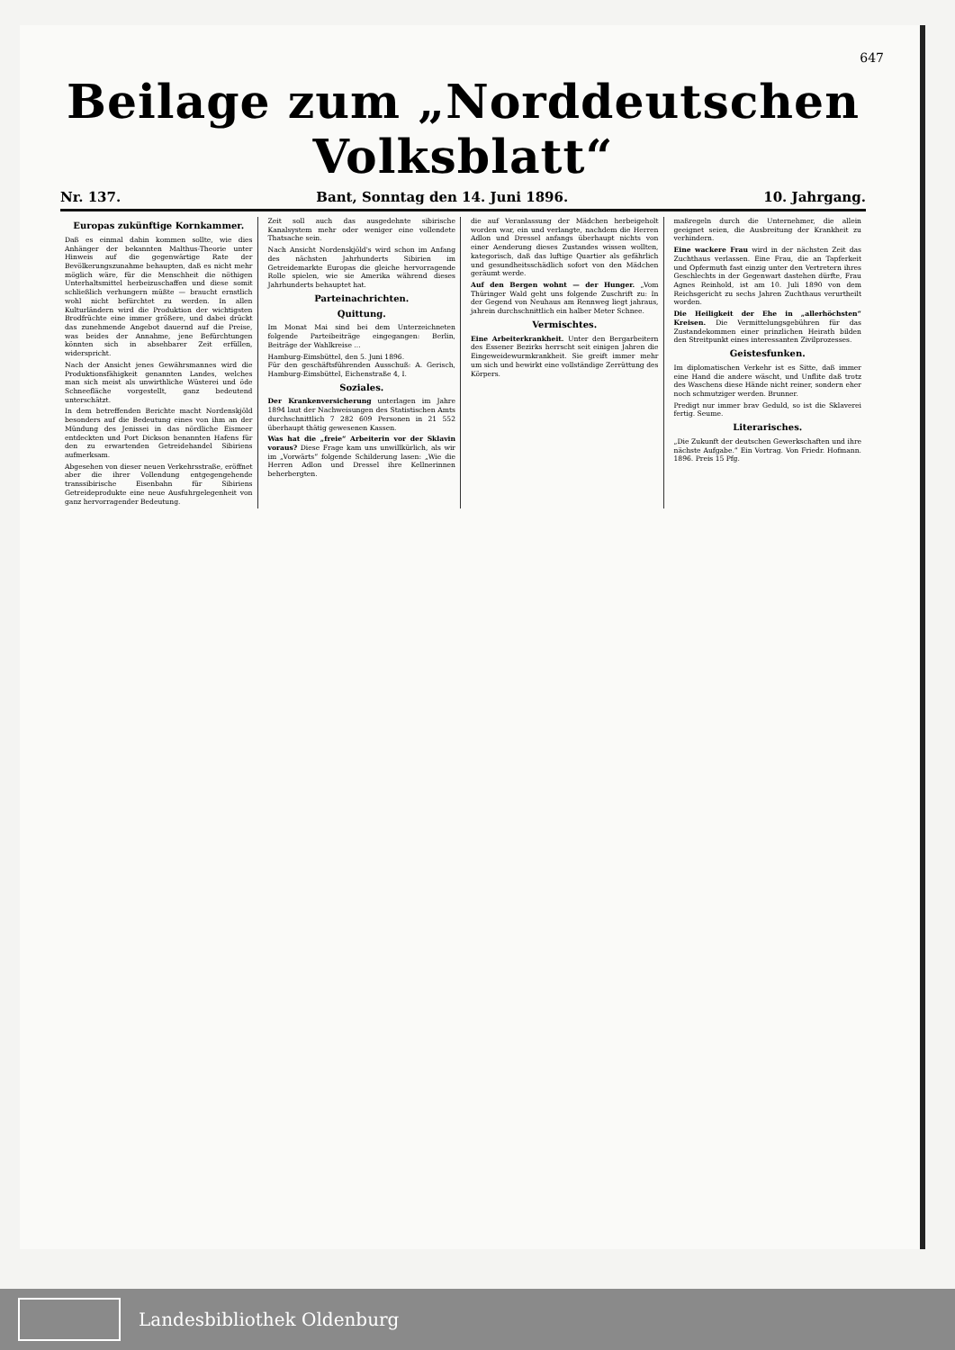647
Beilage zum „Norddeutschen Volksblatt“
Nr. 137. Bant, Sonntag den 14. Juni 1896. 10. Jahrgang.
Europas zukünftige Kornkammer.
Daß es einmal dahin kommen sollte, wie dies Anhänger der bekannten Malthus-Theorie unter Hinweis auf die gegenwärtige Rate der Bevölkerungszunahme behaupten, daß es nicht mehr möglich wäre, für die Menschheit die nöthigen Unterhaltsmittel herbeizuschaffen und diese somit schließlich verhungern müßte — braucht ernstlich wohl nicht befürchtet zu werden. In allen Kulturländern wird die Produktion der wichtigsten Brodfrüchte eine immer größere, und dabei drückt das zunehmende Angebot dauernd auf die Preise, was beides der Annahme, jene Befürchtungen könnten sich in absehbarer Zeit erfüllen, widerspricht.
Nach der Ansicht jenes Gewährsmannes wird die Produktionsfähigkeit genannten Landes, welches man sich meist als unwirthliche Wüsterei und öde Schneefläche vorgestellt, ganz bedeutend unterschätzt.
In dem betreffenden Berichte macht Nordenskjöld besonders auf die Bedeutung eines von ihm an der Mündung des Jenissei in das nördliche Eismeer entdeckten und Port Dickson benannten Hafens für den zu erwartenden Getreidehandel Sibiriens aufmerksam.
Abgesehen von dieser neuen Verkehrsstraße, eröffnet aber die ihrer Vollendung entgegengehende transsibirische Eisenbahn für Sibiriens Getreideprodukte eine neue Ausfuhrgelegenheit von ganz hervorragender Bedeutung.
Zeit soll auch das ausgedehnte sibirische Kanalsystem mehr oder weniger eine vollendete Thatsache sein.
Nach Ansicht Nordenskjöld's wird schon im Anfang des nächsten Jahrhunderts Sibirien im Getreidemarkte Europas die gleiche hervorragende Rolle spielen, wie sie Amerika während dieses Jahrhunderts behauptet hat.
Parteinachrichten.
Quittung.
Im Monat Mai sind bei dem Unterzeichneten folgende Parteibeiträge eingegangen: Berlin, Beiträge der Wahlkreise ...
Hamburg-Eimsbüttel, den 5. Juni 1896.
Für den geschäftsführenden Ausschuß: A. Gerisch, Hamburg-Eimsbüttel, Eichenstraße 4, I.
Soziales.
Der Krankenversicherung unterlagen im Jahre 1894 laut der Nachweisungen des Statistischen Amts durchschnittlich 7 282 609 Personen in 21 552 überhaupt thätig gewesenen Kassen.
Was hat die „freie“ Arbeiterin vor der Sklavin voraus? Diese Frage kam uns unwillkürlich, als wir im „Vorwärts“ folgende Schilderung lasen: „Wie die Herren Adlon und Dressel ihre Kellnerinnen beherbergten.
die auf Veranlassung der Mädchen herbeigeholt worden war, ein und verlangte, nachdem die Herren Adlon und Dressel anfangs überhaupt nichts von einer Aenderung dieses Zustandes wissen wollten, kategorisch, daß das luftige Quartier als gefährlich und gesundheitsschädlich sofort von den Mädchen geräumt werde.
Auf den Bergen wohnt — der Hunger. „Vom Thüringer Wald geht uns folgende Zuschrift zu: In der Gegend von Neuhaus am Rennweg liegt jahraus, jahrein durchschnittlich ein halber Meter Schnee.
Vermischtes.
Eine Arbeiterkrankheit. Unter den Bergarbeitern des Essener Bezirks herrscht seit einigen Jahren die Eingeweidewurmkrankheit. Sie greift immer mehr um sich und bewirkt eine vollständige Zerrüttung des Körpers.
maßregeln durch die Unternehmer, die allein geeignet seien, die Ausbreitung der Krankheit zu verhindern.
Eine wackere Frau wird in der nächsten Zeit das Zuchthaus verlassen. Eine Frau, die an Tapferkeit und Opfermuth fast einzig unter den Vertretern ihres Geschlechts in der Gegenwart dastehen dürfte, Frau Agnes Reinhold, ist am 10. Juli 1890 von dem Reichsgericht zu sechs Jahren Zuchthaus verurtheilt worden.
Die Heiligkeit der Ehe in „allerhöchsten“ Kreisen. Die Vermittelungsgebühren für das Zustandekommen einer prinzlichen Heirath bilden den Streitpunkt eines interessanten Zivilprozesses.
Geistesfunken.
Im diplomatischen Verkehr ist es Sitte, daß immer eine Hand die andere wäscht, und Unflite daß trotz des Waschens diese Hände nicht reiner, sondern eher noch schmutziger werden. Brunner.
Predigt nur immer brav Geduld, so ist die Sklaverei fertig. Seume.
Literarisches.
„Die Zukunft der deutschen Gewerkschaften und ihre nächste Aufgabe.“ Ein Vortrag. Von Friedr. Hofmann. 1896. Preis 15 Pfg.
Landesbibliothek Oldenburg